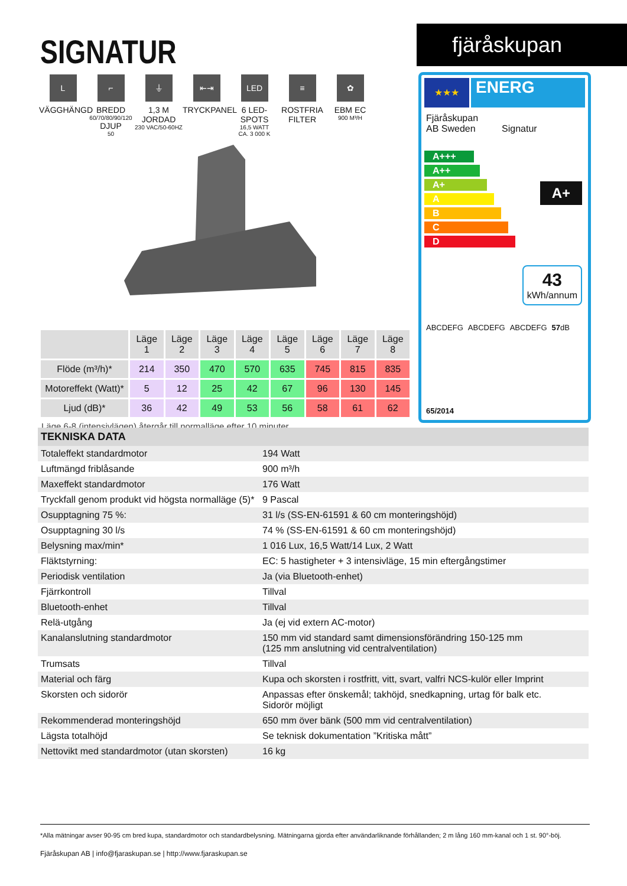SIGNATUR fjäråskupan
L
VÄGGHÄNGD
⌐
BREDD
60/70/80/90/120
DJUP
50
⏚
1,3 M JORDAD
230 VAC/50-60HZ
⇤⇥
TRYCKPANEL
LED
6 LED-SPOTS
16,5 WATT
CA. 3 000 K
≡
ROSTFRIA
FILTER
✿
EBM EC
900 M³/H
★★★
ENERG
Fjäråskupan
AB Sweden Signatur
A+++
A++
A+
A
B
C
D
A+
43
kWh/annum
ABCDEFG ABCDEFG ABCDEFG 57dB
65/2014
| | Läge 1 | Läge 2 | Läge 3 | Läge 4 | Läge 5 | Läge 6 | Läge 7 | Läge 8 |
| --- | --- | --- | --- | --- | --- | --- | --- | --- |
| Flöde (m³/h)* | 214 | 350 | 470 | 570 | 635 | 745 | 815 | 835 |
| Motoreffekt (Watt)* | 5 | 12 | 25 | 42 | 67 | 96 | 130 | 145 |
| Ljud (dB)* | 36 | 42 | 49 | 53 | 56 | 58 | 61 | 62 |
Läge 6-8 (intensivlägen) återgår till normalläge efter 10 minuter.
| TEKNISKA DATA | |
| --- | --- |
| Totaleffekt standardmotor | 194 Watt |
| Luftmängd friblåsande | 900 m³/h |
| Maxeffekt standardmotor | 176 Watt |
| Tryckfall genom produkt vid högsta normalläge (5)* | 9 Pascal |
| Osupptagning 75 %: | 31 l/s (SS-EN-61591 & 60 cm monteringshöjd) |
| Osupptagning 30 l/s | 74 % (SS-EN-61591 & 60 cm monteringshöjd) |
| Belysning max/min* | 1 016 Lux, 16,5 Watt/14 Lux, 2 Watt |
| Fläktstyrning: | EC: 5 hastigheter + 3 intensivläge, 15 min eftergångstimer |
| Periodisk ventilation | Ja (via Bluetooth-enhet) |
| Fjärrkontroll | Tillval |
| Bluetooth-enhet | Tillval |
| Relä-utgång | Ja (ej vid extern AC-motor) |
| Kanalanslutning standardmotor | 150 mm vid standard samt dimensionsförändring 150-125 mm (125 mm anslutning vid centralventilation) |
| Trumsats | Tillval |
| Material och färg | Kupa och skorsten i rostfritt, vitt, svart, valfri NCS-kulör eller Imprint |
| Skorsten och sidorör | Anpassas efter önskemål; takhöjd, snedkapning, urtag för balk etc. Sidorör möjligt |
| Rekommenderad monteringshöjd | 650 mm över bänk (500 mm vid centralventilation) |
| Lägsta totalhöjd | Se teknisk dokumentation ”Kritiska mått” |
| Nettovikt med standardmotor (utan skorsten) | 16 kg |
*Alla mätningar avser 90-95 cm bred kupa, standardmotor och standardbelysning. Mätningarna gjorda efter användarliknande förhållanden; 2 m lång 160 mm-kanal och 1 st. 90°-böj.
Fjäråskupan AB | info@fjaraskupan.se | http://www.fjaraskupan.se